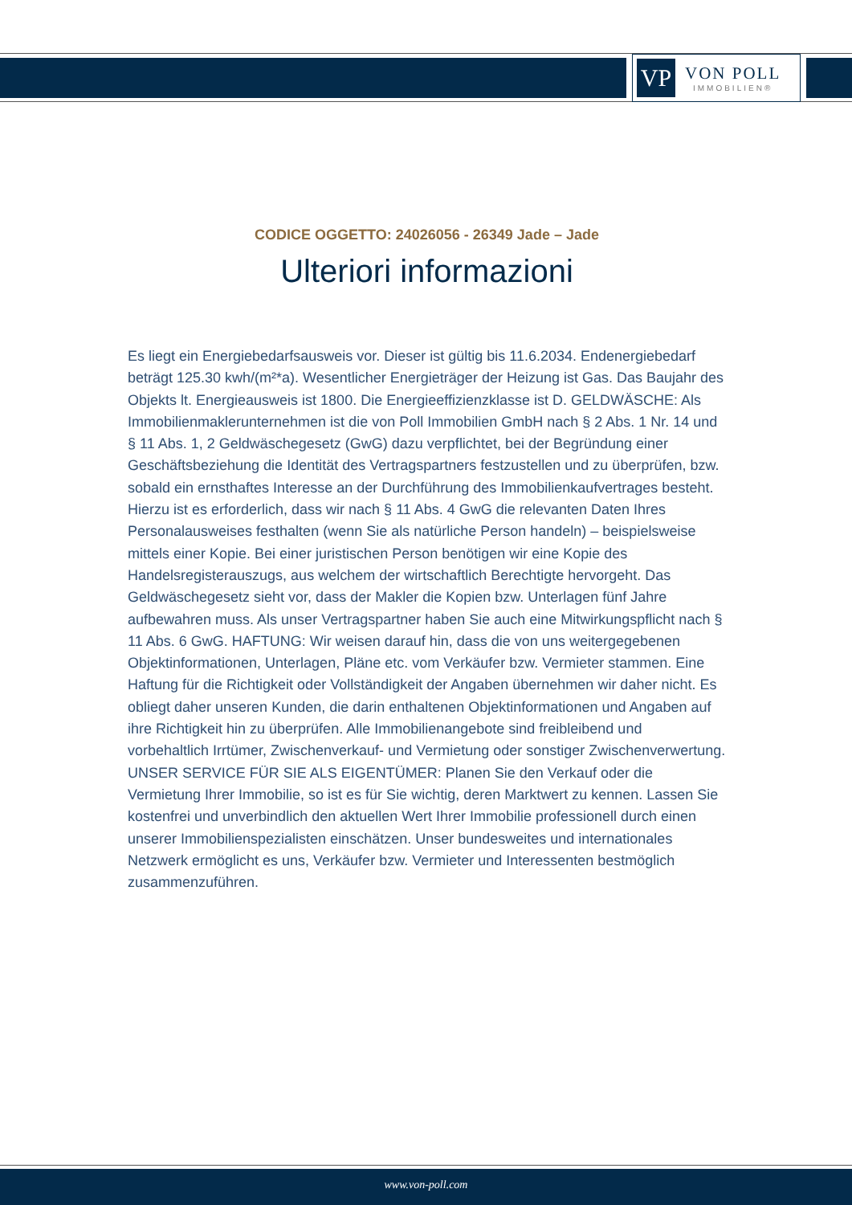VP
VON POLL
IMMOBILIEN®
CODICE OGGETTO: 24026056 - 26349 Jade – Jade
Ulteriori informazioni
Es liegt ein Energiebedarfsausweis vor. Dieser ist gültig bis 11.6.2034. Endenergiebedarf beträgt 125.30 kwh/(m²*a). Wesentlicher Energieträger der Heizung ist Gas. Das Baujahr des Objekts lt. Energieausweis ist 1800. Die Energieeffizienzklasse ist D. GELDWÄSCHE: Als Immobilienmaklerunternehmen ist die von Poll Immobilien GmbH nach § 2 Abs. 1 Nr. 14 und § 11 Abs. 1, 2 Geldwäschegesetz (GwG) dazu verpflichtet, bei der Begründung einer Geschäftsbeziehung die Identität des Vertragspartners festzustellen und zu überprüfen, bzw. sobald ein ernsthaftes Interesse an der Durchführung des Immobilienkaufvertrages besteht. Hierzu ist es erforderlich, dass wir nach § 11 Abs. 4 GwG die relevanten Daten Ihres Personalausweises festhalten (wenn Sie als natürliche Person handeln) – beispielsweise mittels einer Kopie. Bei einer juristischen Person benötigen wir eine Kopie des Handelsregisterauszugs, aus welchem der wirtschaftlich Berechtigte hervorgeht. Das Geldwäschegesetz sieht vor, dass der Makler die Kopien bzw. Unterlagen fünf Jahre aufbewahren muss. Als unser Vertragspartner haben Sie auch eine Mitwirkungspflicht nach § 11 Abs. 6 GwG. HAFTUNG: Wir weisen darauf hin, dass die von uns weitergegebenen Objektinformationen, Unterlagen, Pläne etc. vom Verkäufer bzw. Vermieter stammen. Eine Haftung für die Richtigkeit oder Vollständigkeit der Angaben übernehmen wir daher nicht. Es obliegt daher unseren Kunden, die darin enthaltenen Objektinformationen und Angaben auf ihre Richtigkeit hin zu überprüfen. Alle Immobilienangebote sind freibleibend und vorbehaltlich Irrtümer, Zwischenverkauf- und Vermietung oder sonstiger Zwischenverwertung. UNSER SERVICE FÜR SIE ALS EIGENTÜMER: Planen Sie den Verkauf oder die Vermietung Ihrer Immobilie, so ist es für Sie wichtig, deren Marktwert zu kennen. Lassen Sie kostenfrei und unverbindlich den aktuellen Wert Ihrer Immobilie professionell durch einen unserer Immobilienspezialisten einschätzen. Unser bundesweites und internationales Netzwerk ermöglicht es uns, Verkäufer bzw. Vermieter und Interessenten bestmöglich zusammenzuführen.
www.von-poll.com